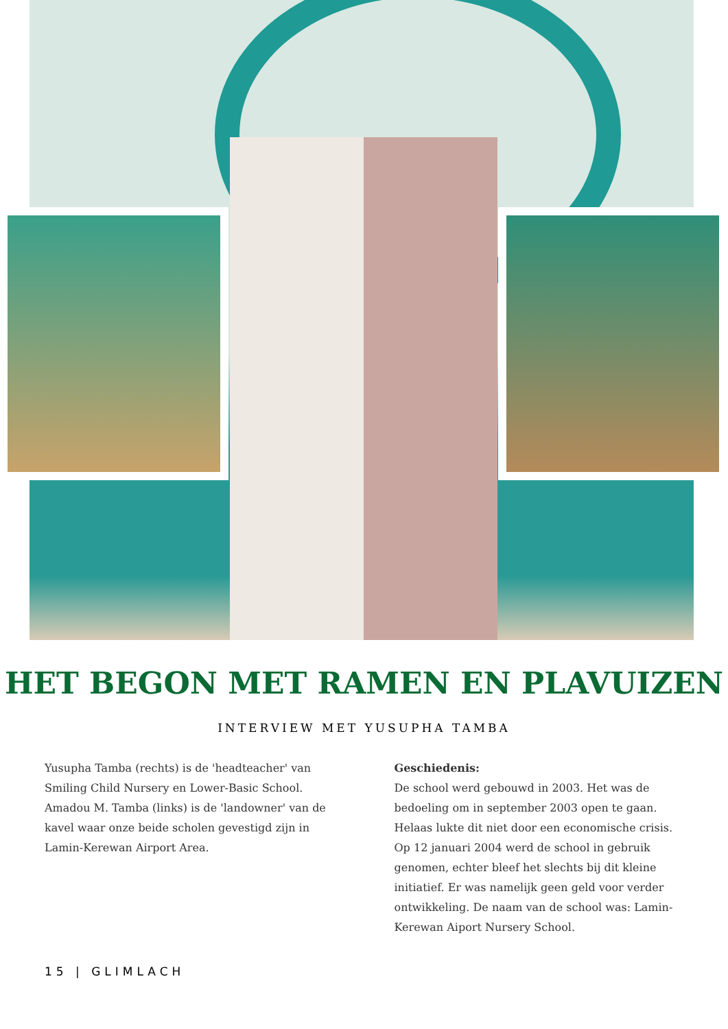HET BEGON MET RAMEN EN PLAVUIZEN
INTERVIEW MET YUSUPHA TAMBA
Yusupha Tamba (rechts) is de 'headteacher' van Smiling Child Nursery en Lower-Basic School. Amadou M. Tamba (links) is de 'landowner' van de kavel waar onze beide scholen gevestigd zijn in Lamin-Kerewan Airport Area.
Geschiedenis:
De school werd gebouwd in 2003. Het was de bedoeling om in september 2003 open te gaan. Helaas lukte dit niet door een economische crisis. Op 12 januari 2004 werd de school in gebruik genomen, echter bleef het slechts bij dit kleine initiatief. Er was namelijk geen geld voor verder ontwikkeling. De naam van de school was: Lamin-Kerewan Aiport Nursery School.
15 | GLIMLACH